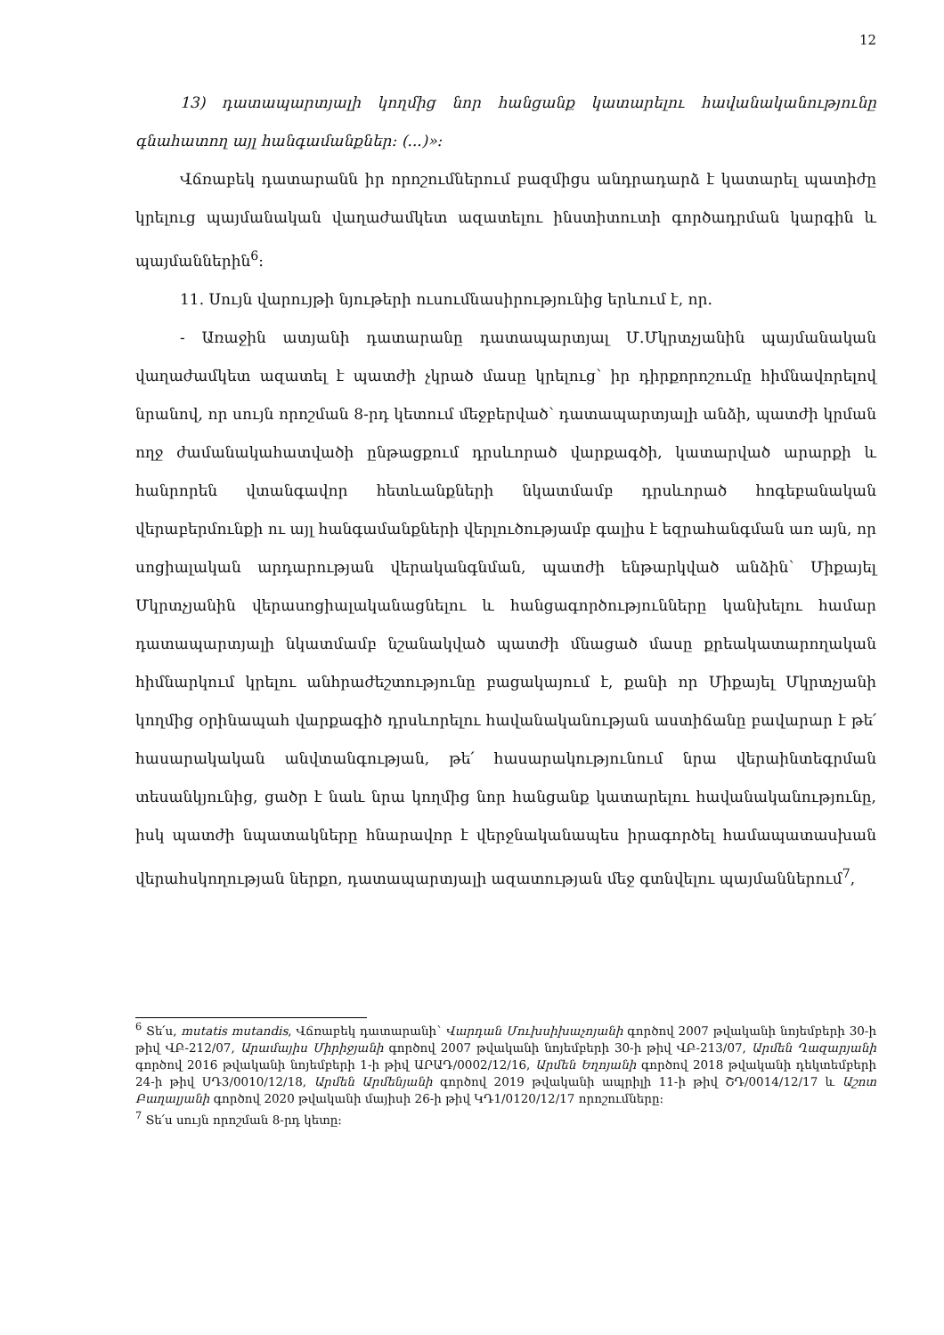12
13) դատապարտյալի կողմից նոր հանցանք կատարելու հավանականությունը գնահատող այլ հանգամանքներ: (...)»:
Վճռաբեկ դատարանն իր որոշումներում բազմիցս անդրադարձ է կատարել պատիժը կրելուց պայմանական վաղաժամկետ ազատելու ինստիտուտի գործադրման կարգին և պայմաններին<sup>6</sup>:
11. Սույն վարույթի նյութերի ուսումնասիրությունից երևում է, որ.
- Առաջին ատյանի դատարանը դատապարտյալ Մ.Մկրտչյանին պայմանական վաղաժամկետ ազատել է պատժի չկրած մասը կրելուց՝ իր դիրքորոշումը հիմնավորելով նրանով, որ սույն որոշման 8-րդ կետում մեջբերված՝ դատապարտյալի անձի, պատժի կրման ողջ ժամանակահատվածի ընթացքում դրսևորած վարքագծի, կատարված արարքի և հանրորեն վտանգավոր հետևանքների նկատմամբ դրսևորած հոգեբանական վերաբերմունքի ու այլ հանգամանքների վերլուծությամբ գալիս է եզրահանգման առ այն, որ սոցիալական արդարության վերականգնման, պատժի ենթարկված անձին՝ Միքայել Մկրտչյանին վերասոցիալականացնելու և հանցագործությունները կանխելու համար դատապարտյալի նկատմամբ նշանակված պատժի մնացած մասը քրեակատարողական հիմնարկում կրելու անհրաժեշտությունը բացակայում է, քանի որ Միքայել Մկրտչյանի կողմից օրինապահ վարքագիծ դրսևորելու հավանականության աստիճանը բավարար է թե՛ հասարակական անվտանգության, թե՛ հասարակությունում նրա վերաինտեգրման տեսանկյունից, ցածր է նաև նրա կողմից նոր հանցանք կատարելու հավանականությունը, իսկ պատժի նպատակները հնարավոր է վերջնականապես իրագործել համապատասխան վերահսկողության ներքո, դատապարտյալի ազատության մեջ գտնվելու պայմաններում<sup>7</sup>,
<sup>6</sup> Տե՛ս, mutatis mutandis, Վճռաբեկ դատարանի՝ Վարդան Մուխսիխաչոյանի գործով 2007 թվականի նոյեմբերի 30-ի թիվ ՎԲ-212/07, Արամայիս Միրիջյանի գործով 2007 թվականի նոյեմբերի 30-ի թիվ ՎԲ-213/07, Արմեն Ղազարյանի գործով 2016 թվականի նոյեմբերի 1-ի թիվ ԱՐԱԴ/0002/12/16, Արմեն Եղոյանի գործով 2018 թվականի դեկտեմբերի 24-ի թիվ ՍԴ3/0010/12/18, Արմեն Արմենյանի գործով 2019 թվականի ապրիլի 11-ի թիվ ՇԴ/0014/12/17 և Աշոտ Բաղալյանի գործով 2020 թվականի մայիսի 26-ի թիվ ԿԴ1/0120/12/17 որոշումները:
<sup>7</sup> Տե՛ս սույն որոշման 8-րդ կետը: